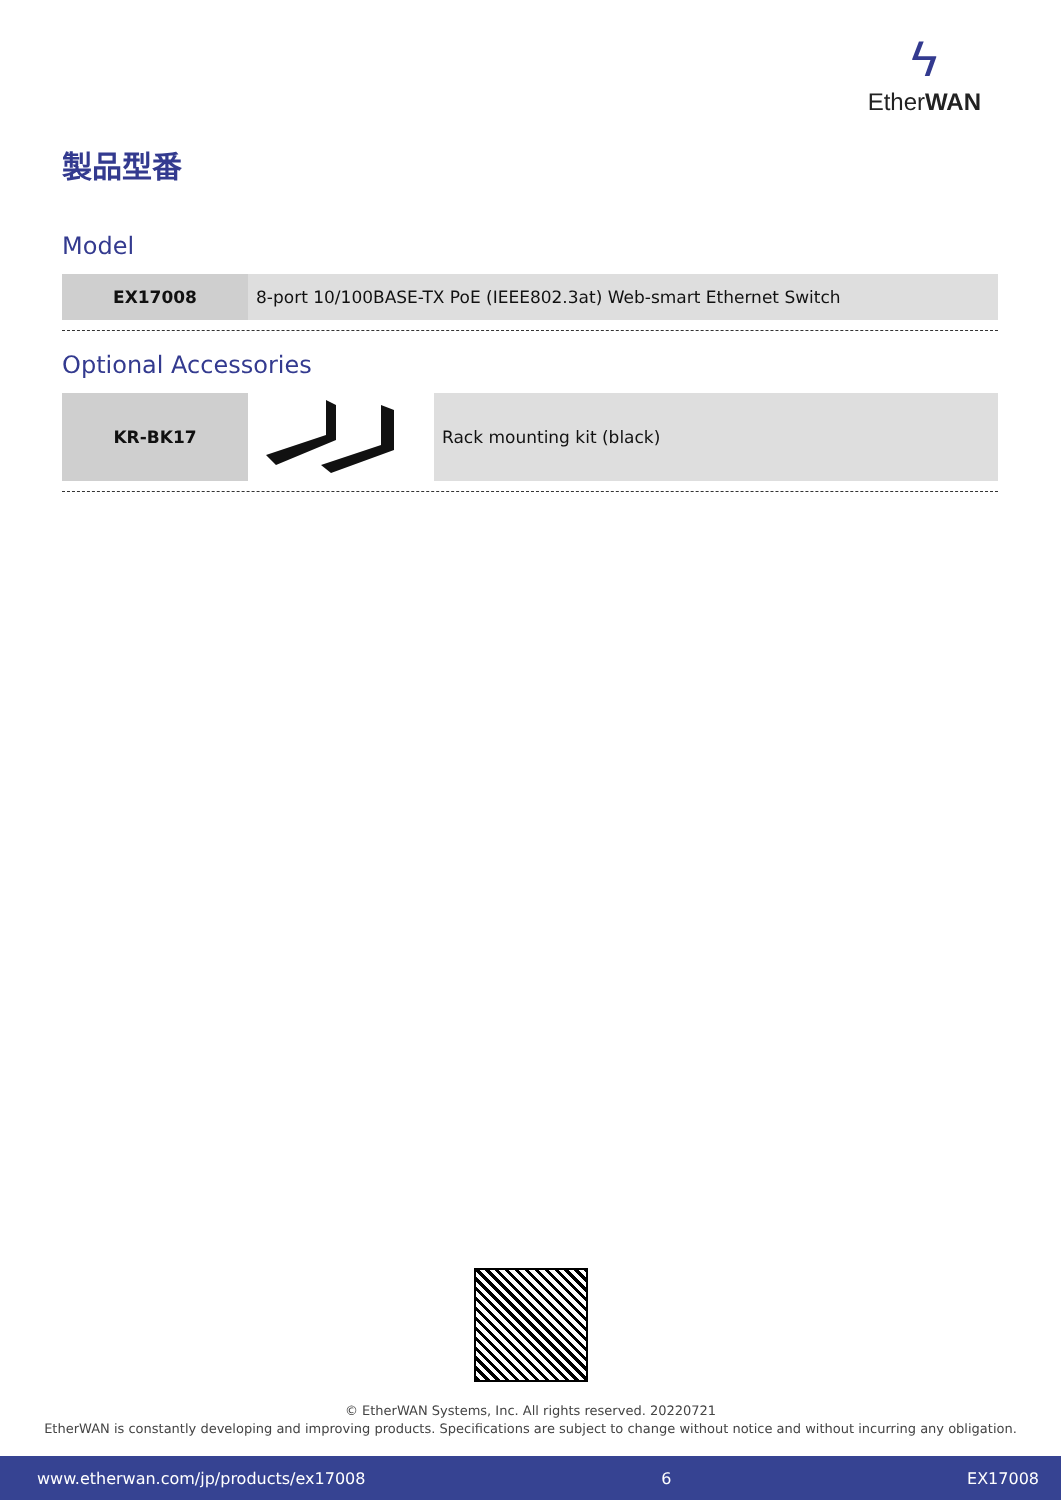ϟ
EtherWAN
製品型番
Model
| EX17008 | 8-port 10/100BASE-TX PoE (IEEE802.3at) Web-smart Ethernet Switch |
Optional Accessories
| KR-BK17 | | Rack mounting kit (black) |
© EtherWAN Systems, Inc. All rights reserved. 20220721
EtherWAN is constantly developing and improving products. Specifications are subject to change without notice and without incurring any obligation.
www.etherwan.com/jp/products/ex17008 6 EX17008